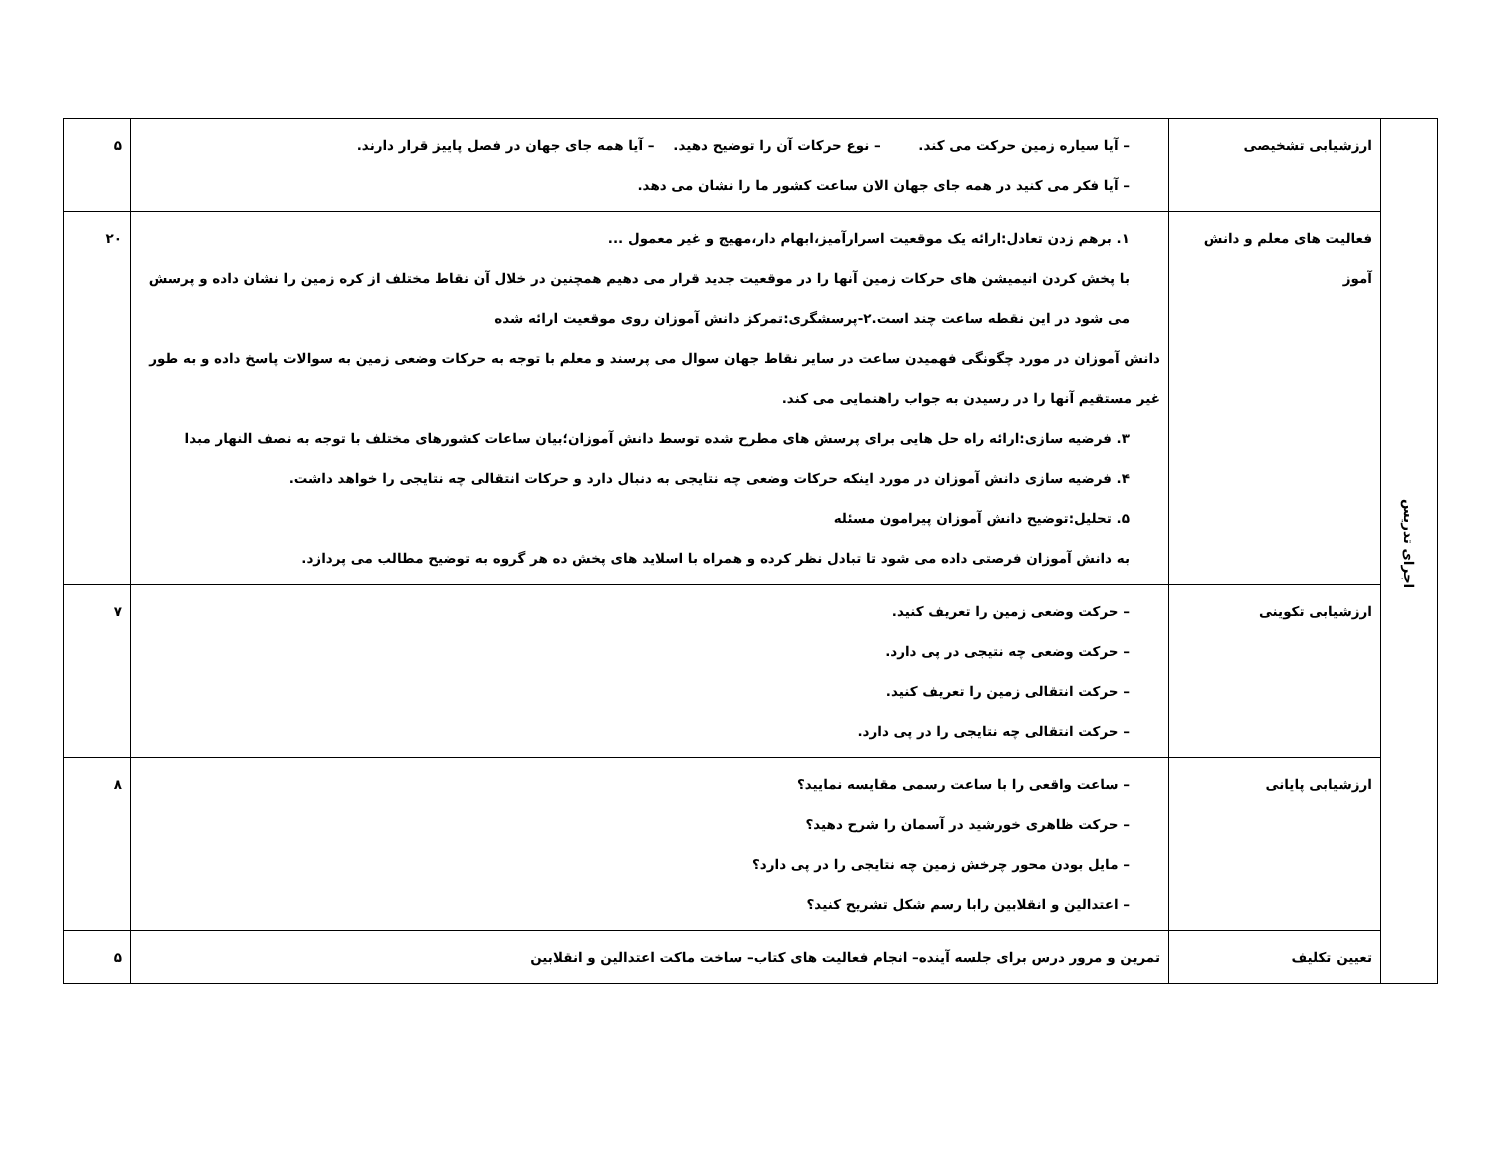| اجرای تدریس | ارزشیابی تشخیصی | – آیا سیاره زمین حرکت می کند. – نوع حرکات آن را توضیح دهید. – آیا همه جای جهان در فصل پاییز قرار دارند. – آیا فکر می کنید در همه جای جهان الان ساعت کشور ما را نشان می دهد. | ۵ |
| | فعالیت های معلم و دانش آموز | ۱. برهم زدن تعادل:ارائه یک موقعیت اسرارآمیز،ابهام دار،مهیج و غیر معمول ... با پخش کردن انیمیشن های حرکات زمین آنها را در موقعیت جدید قرار می دهیم همچنین در خلال آن نقاط مختلف از کره زمین را نشان داده و پرسش می شود در این نقطه ساعت چند است.۲-پرسشگری:تمرکز دانش آموزان روی موقعیت ارائه شده دانش آموزان در مورد چگونگی فهمیدن ساعت در سایر نقاط جهان سوال می پرسند و معلم با توجه به حرکات وضعی زمین به سوالات پاسخ داده و به طور غیر مستقیم آنها را در رسیدن به جواب راهنمایی می کند. ۳. فرضیه سازی:ارائه راه حل هایی برای پرسش های مطرح شده توسط دانش آموزان؛بیان ساعات کشورهای مختلف با توجه به نصف النهار مبدا ۴. فرضیه سازی دانش آموزان در مورد اینکه حرکات وضعی چه نتایجی به دنبال دارد و حرکات انتقالی چه نتایجی را خواهد داشت. ۵. تحلیل:توضیح دانش آموزان پیرامون مسئله به دانش آموزان فرصتی داده می شود تا تبادل نظر کرده و همراه با اسلاید های پخش ده هر گروه به توضیح مطالب می پردازد. | ۲۰ |
| | ارزشیابی تکوینی | – حرکت وضعی زمین را تعریف کنید. – حرکت وضعی چه نتیجی در پی دارد. – حرکت انتقالی زمین را تعریف کنید. – حرکت انتقالی چه نتایجی را در پی دارد. | ۷ |
| | ارزشیابی پایانی | – ساعت واقعی را با ساعت رسمی مقایسه نمایید؟ – حرکت ظاهری خورشید در آسمان را شرح دهید؟ – مایل بودن محور چرخش زمین چه نتایجی را در پی دارد؟ – اعتدالین و انقلابین رابا رسم شکل تشریح کنید؟ | ۸ |
| | تعیین تکلیف | تمرین و مرور درس برای جلسه آینده– انجام فعالیت های کتاب– ساخت ماکت اعتدالین و انقلابین | ۵ |